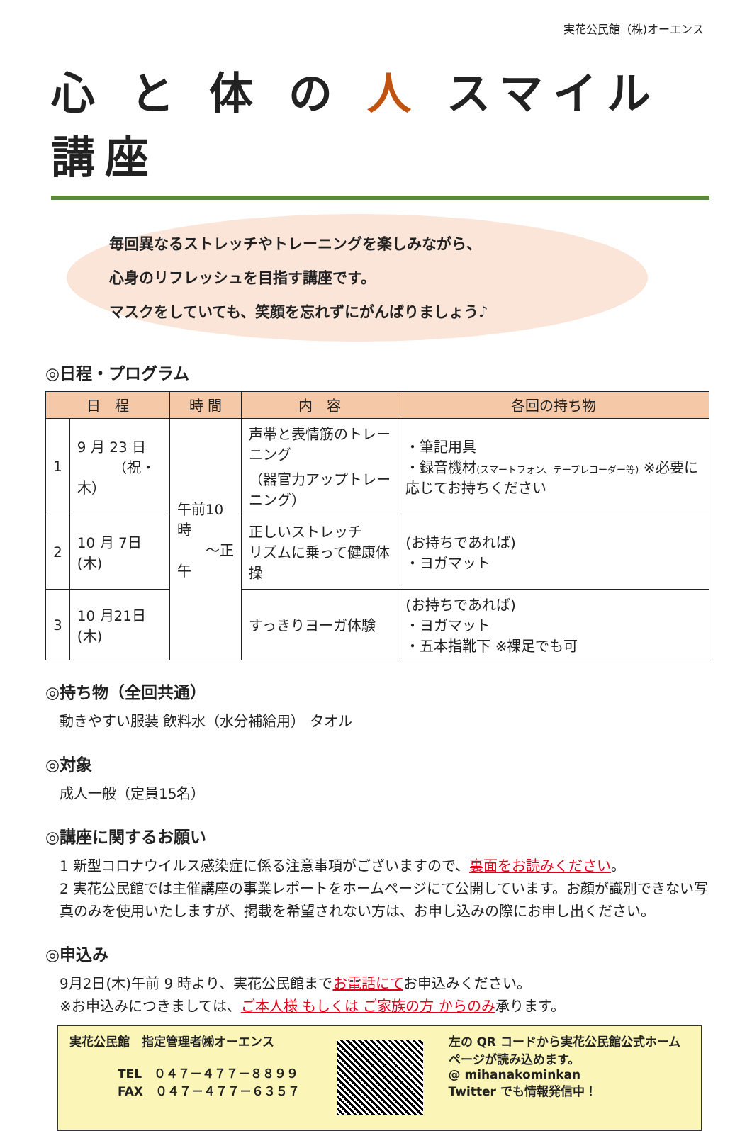実花公民館（株)オーエンス
心 と 体 の 人 スマイル講座
毎回異なるストレッチやトレーニングを楽しみながら、
心身のリフレッシュを目指す講座です。
マスクをしていても、笑顔を忘れずにがんばりましょう♪
◎日程・プログラム
| 日 程 | | 時 間 | 内 容 | 各回の持ち物 |
| --- | --- | --- | --- | --- |
| 1 | 9 月 23 日 （祝・木） | 午前10時 ～正午 | 声帯と表情筋のトレーニング （器官力アップトレーニング） | ・筆記用具 ・録音機材 (スマートフォン、テープレコーダー等) ※必要に応じてお持ちください |
| 2 | 10 月 7日(木) | | 正しいストレッチ リズムに乗って健康体操 | (お持ちであれば) ・ヨガマット |
| 3 | 10 月21日(木) | | すっきりヨーガ体験 | (お持ちであれば) ・ヨガマット ・五本指靴下 ※裸足でも可 |
◎持ち物（全回共通）
動きやすい服装 飲料水（水分補給用） タオル
◎対象
成人一般（定員15名）
◎講座に関するお願い
1 新型コロナウイルス感染症に係る注意事項がございますので、裏面をお読みください。
2 実花公民館では主催講座の事業レポートをホームページにて公開しています。お顔が識別できない写真のみを使用いたしますが、掲載を希望されない方は、お申し込みの際にお申し出ください。
◎申込み
9月2日(木)午前 9 時より、実花公民館までお電話にてお申込みください。
※お申込みにつきましては、ご本人様 もしくは ご家族の方 からのみ承ります。
実花公民館　指定管理者㈱オーエンス
　　　　TEL　０４７－４７７－８８９９
　　　　FAX　０４７－４７７－６３５７
左の QR コードから実花公民館公式ホームページが読み込めます。
@ mihanakominkan
Twitter でも情報発信中！